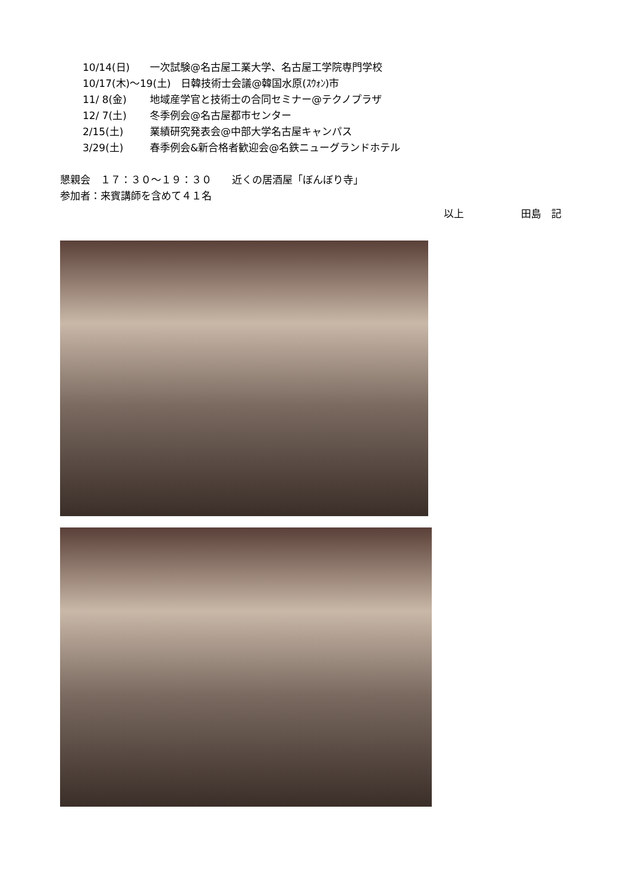10/14(日) 一次試験@名古屋工業大学、名古屋工学院専門学校
10/17(木)～19(土)　日韓技術士会議@韓国水原(ｽｳｫﾝ)市
11/ 8(金) 地域産学官と技術士の合同セミナー@テクノプラザ
12/ 7(土) 冬季例会@名古屋都市センター
2/15(土) 業績研究発表会@中部大学名古屋キャンパス
3/29(土) 春季例会&新合格者歓迎会@名鉄ニューグランドホテル
懇親会　１７：３０～１９：３０　　近くの居酒屋「ぼんぼり寺」
参加者：来賓講師を含めて４１名
以上 田島　記